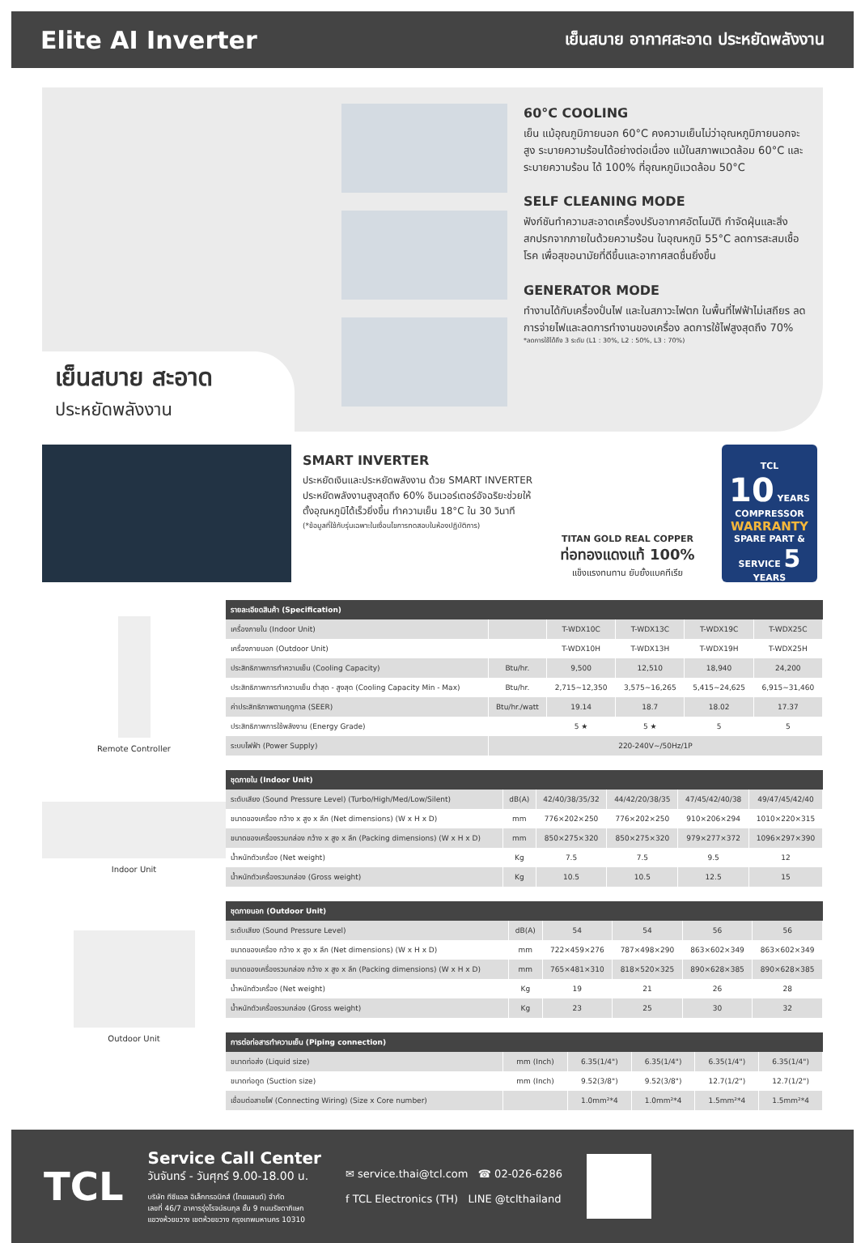Elite AI Inverter
เย็นสบาย อากาศสะอาด ประหยัดพลังงาน
เย็นสบาย สะอาด
ประหยัดพลังงาน
60°C COOLING
เย็น แม้อุณภูมิภายนอก 60°C คงความเย็นไม่ว่าอุณหภูมิภายนอกจะสูง ระบายความร้อนได้อย่างต่อเนื่อง แม้ในสภาพแวดล้อม 60°C และระบายความร้อน ได้ 100% ที่อุณหภูมิแวดล้อม 50°C
SELF CLEANING MODE
ฟังก์ชันทำความสะอาดเครื่องปรับอากาศอัตโนมัติ กำจัดฝุ่นและสิ่งสกปรกจากภายในด้วยความร้อน ในอุณหภูมิ 55°C ลดการสะสมเชื้อโรค เพื่อสุขอนามัยที่ดีขึ้นและอากาศสดชื่นยิ่งขึ้น
GENERATOR MODE
ทำงานได้กับเครื่องปั่นไฟ และในสภาวะไฟตก ในพื้นที่ไฟฟ้าไม่เสถียร ลดการจ่ายไฟและลดการทำงานของเครื่อง ลดการใช้ไฟสูงสุดถึง 70%
*ลดการใช้ได้ถึง 3 ระดับ (L1 : 30%, L2 : 50%, L3 : 70%)
SMART INVERTER
ประหยัดเงินและประหยัดพลังงาน ด้วย SMART INVERTER ประหยัดพลังงานสูงสุดถึง 60% อินเวอร์เตอร์อัจฉริยะช่วยให้ตั้งอุณหภูมิได้เร็วยิ่งขึ้น ทำความเย็น 18°C ใน 30 วินาที
(*ข้อมูลที่ใช้กับรุ่นเฉพาะในเงื่อนไขการทดสอบในห้องปฏิบัติการ)
TITAN GOLD REAL COPPER
ท่อทองแดงแท้ 100%
แข็งแรงทนทาน ยับยั้งแบคทีเรีย
TCL
10 YEARS
COMPRESSOR
WARRANTY
SPARE PART & SERVICE 5 YEARS
Remote Controller
Indoor Unit
Outdoor Unit
| รายละเอียดสินค้า (Specification) | | | | | |
| --- | --- | --- | --- | --- | --- |
| เครื่องภายใน (Indoor Unit) | | T-WDX10C | T-WDX13C | T-WDX19C | T-WDX25C |
| เครื่องภายนอก (Outdoor Unit) | | T-WDX10H | T-WDX13H | T-WDX19H | T-WDX25H |
| ประสิทธิภาพการทำความเย็น (Cooling Capacity) | Btu/hr. | 9,500 | 12,510 | 18,940 | 24,200 |
| ประสิทธิภาพการทำความเย็น ต่ำสุด - สูงสุด (Cooling Capacity Min - Max) | Btu/hr. | 2,715~12,350 | 3,575~16,265 | 5,415~24,625 | 6,915~31,460 |
| ค่าประสิทธิภาพตามฤดูกาล (SEER) | Btu/hr./watt | 19.14 | 18.7 | 18.02 | 17.37 |
| ประสิทธิภาพการใช้พลังงาน (Energy Grade) | | 5 ★ | 5 ★ | 5 | 5 |
| ระบบไฟฟ้า (Power Supply) | 220-240V~/50Hz/1P | | | | |
| ชุดภายใน (Indoor Unit) | | | | | |
| --- | --- | --- | --- | --- | --- |
| ระดับเสียง (Sound Pressure Level) (Turbo/High/Med/Low/Silent) | dB(A) | 42/40/38/35/32 | 44/42/20/38/35 | 47/45/42/40/38 | 49/47/45/42/40 |
| ขนาดของเครื่อง กว้าง x สูง x ลึก (Net dimensions) (W x H x D) | mm | 776×202×250 | 776×202×250 | 910×206×294 | 1010×220×315 |
| ขนาดของเครื่องรวมกล่อง กว้าง x สูง x ลึก (Packing dimensions) (W x H x D) | mm | 850×275×320 | 850×275×320 | 979×277×372 | 1096×297×390 |
| น้ำหนักตัวเครื่อง (Net weight) | Kg | 7.5 | 7.5 | 9.5 | 12 |
| น้ำหนักตัวเครื่องรวมกล่อง (Gross weight) | Kg | 10.5 | 10.5 | 12.5 | 15 |
| ชุดภายนอก (Outdoor Unit) | | | | | |
| --- | --- | --- | --- | --- | --- |
| ระดับเสียง (Sound Pressure Level) | dB(A) | 54 | 54 | 56 | 56 |
| ขนาดของเครื่อง กว้าง x สูง x ลึก (Net dimensions) (W x H x D) | mm | 722×459×276 | 787×498×290 | 863×602×349 | 863×602×349 |
| ขนาดของเครื่องรวมกล่อง กว้าง x สูง x ลึก (Packing dimensions) (W x H x D) | mm | 765×481×310 | 818×520×325 | 890×628×385 | 890×628×385 |
| น้ำหนักตัวเครื่อง (Net weight) | Kg | 19 | 21 | 26 | 28 |
| น้ำหนักตัวเครื่องรวมกล่อง (Gross weight) | Kg | 23 | 25 | 30 | 32 |
| การต่อท่อสารทำความเย็น (Piping connection) | | | | | |
| --- | --- | --- | --- | --- | --- |
| ขนาดท่อส่ง (Liquid size) | mm (Inch) | 6.35(1/4") | 6.35(1/4") | 6.35(1/4") | 6.35(1/4") |
| ขนาดท่อดูด (Suction size) | mm (Inch) | 9.52(3/8") | 9.52(3/8") | 12.7(1/2") | 12.7(1/2") |
| เชื่อมต่อสายไฟ (Connecting Wiring) (Size x Core number) | | 1.0mm²*4 | 1.0mm²*4 | 1.5mm²*4 | 1.5mm²*4 |
TCL
Service Call Center
วันจันทร์ - วันศุกร์ 9.00-18.00 น.
บริษัท ทีซีแอล อิเล็กทรอนิกส์ (ไทยแลนด์) จำกัด
เลขที่ 46/7 อาคารรุ่งโรจน์ธนกุล ชั้น 9 ถนนรัชดาภิเษก
แขวงห้วยขวาง เขตห้วยขวาง กรุงเทพมหานคร 10310
✉ service.thai@tcl.com ☎ 02-026-6286
f TCL Electronics (TH) LINE @tclthailand